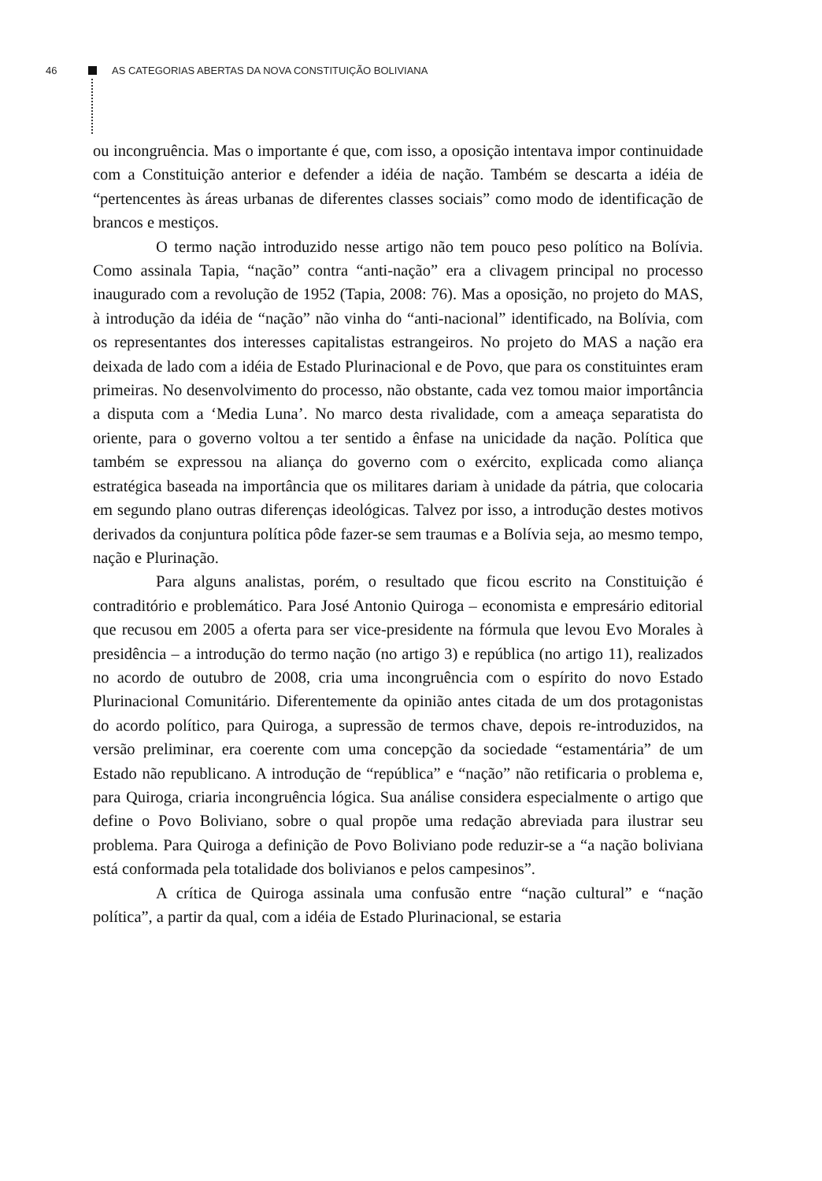46 AS CATEGORIAS ABERTAS DA NOVA CONSTITUIÇÃO BOLIVIANA
ou incongruência. Mas o importante é que, com isso, a oposição intentava impor continuidade com a Constituição anterior e defender a idéia de nação. Também se descarta a idéia de “pertencentes às áreas urbanas de diferentes classes sociais” como modo de identificação de brancos e mestiços.
O termo nação introduzido nesse artigo não tem pouco peso político na Bolívia. Como assinala Tapia, “nação” contra “anti-nação” era a clivagem principal no processo inaugurado com a revolução de 1952 (Tapia, 2008: 76). Mas a oposição, no projeto do MAS, à introdução da idéia de “nação” não vinha do “anti-nacional” identificado, na Bolívia, com os representantes dos interesses capitalistas estrangeiros. No projeto do MAS a nação era deixada de lado com a idéia de Estado Plurinacional e de Povo, que para os constituintes eram primeiras. No desenvolvimento do processo, não obstante, cada vez tomou maior importância a disputa com a ‘Media Luna’. No marco desta rivalidade, com a ameaça separatista do oriente, para o governo voltou a ter sentido a ênfase na unicidade da nação. Política que também se expressou na aliança do governo com o exército, explicada como aliança estratégica baseada na importância que os militares dariam à unidade da pátria, que colocaria em segundo plano outras diferenças ideológicas. Talvez por isso, a introdução destes motivos derivados da conjuntura política pôde fazer-se sem traumas e a Bolívia seja, ao mesmo tempo, nação e Plurinação.
Para alguns analistas, porém, o resultado que ficou escrito na Constituição é contraditório e problemático. Para José Antonio Quiroga – economista e empresário editorial que recusou em 2005 a oferta para ser vice-presidente na fórmula que levou Evo Morales à presidência – a introdução do termo nação (no artigo 3) e república (no artigo 11), realizados no acordo de outubro de 2008, cria uma incongruência com o espírito do novo Estado Plurinacional Comunitário. Diferentemente da opinião antes citada de um dos protagonistas do acordo político, para Quiroga, a supressão de termos chave, depois re-introduzidos, na versão preliminar, era coerente com uma concepção da sociedade “estamentária” de um Estado não republicano. A introdução de “república” e “nação” não retificaria o problema e, para Quiroga, criaria incongruência lógica. Sua análise considera especialmente o artigo que define o Povo Boliviano, sobre o qual propõe uma redação abreviada para ilustrar seu problema. Para Quiroga a definição de Povo Boliviano pode reduzir-se a “a nação boliviana está conformada pela totalidade dos bolivianos e pelos campesinos”.
A crítica de Quiroga assinala uma confusão entre “nação cultural” e “nação política”, a partir da qual, com a idéia de Estado Plurinacional, se estaria